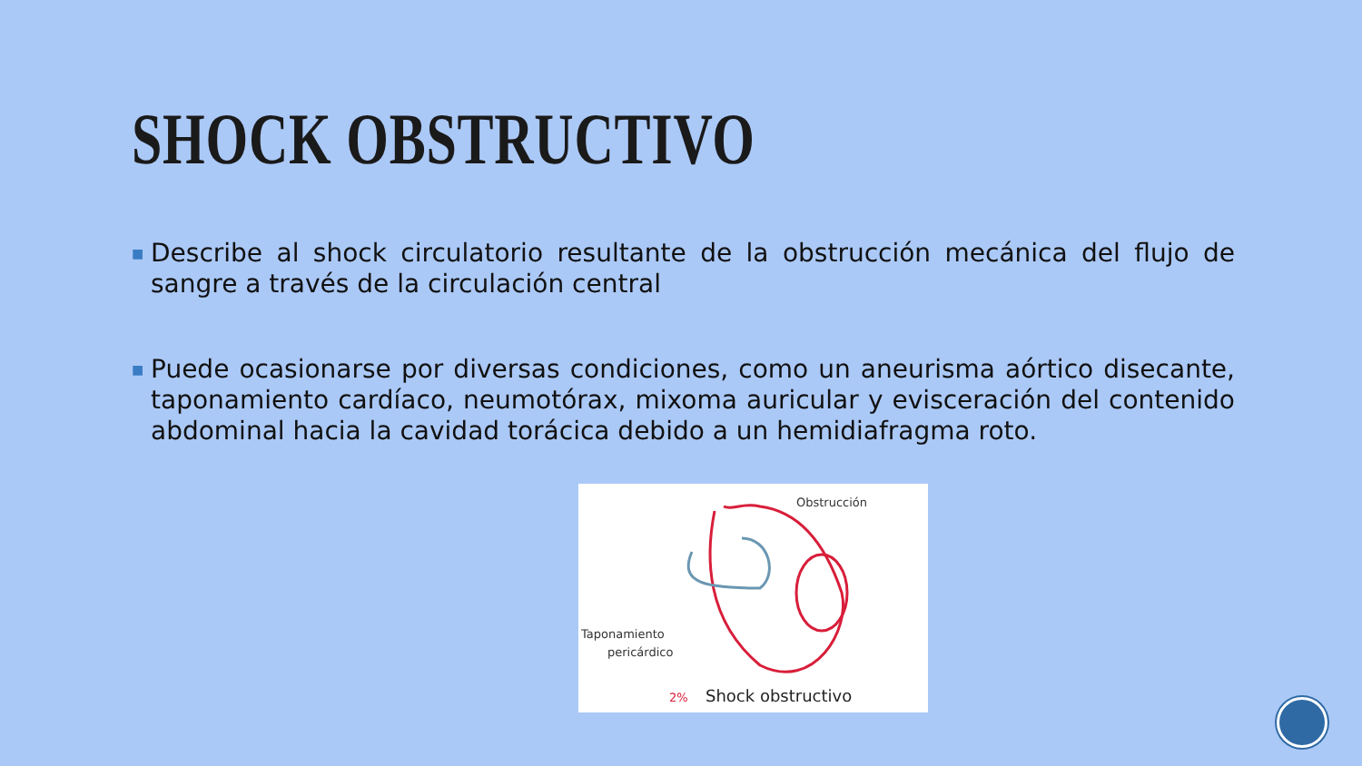SHOCK OBSTRUCTIVO
■
Describe al shock circulatorio resultante de la obstrucción mecánica del flujo de sangre a través de la circulación central
■
Puede ocasionarse por diversas condiciones, como un aneurisma aórtico disecante, taponamiento cardíaco, neumotórax, mixoma auricular y evisceración del contenido abdominal hacia la cavidad torácica debido a un hemidiafragma roto.
Obstrucción
Taponamiento
pericárdico
2%
Shock obstructivo